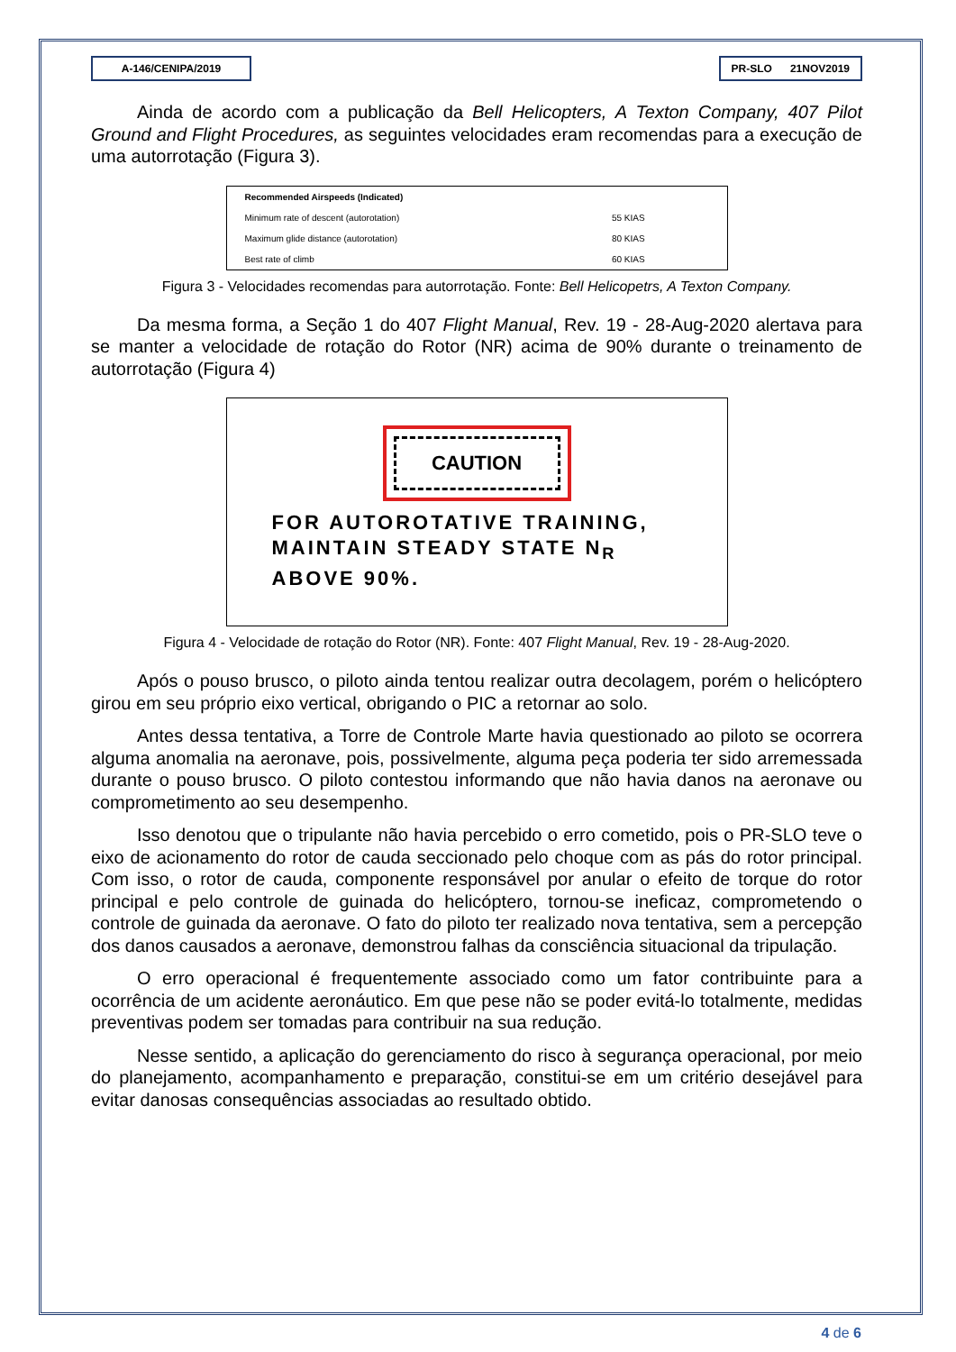A-146/CENIPA/2019 PR-SLO 21NOV2019
Ainda de acordo com a publicação da Bell Helicopters, A Texton Company, 407 Pilot Ground and Flight Procedures, as seguintes velocidades eram recomendas para a execução de uma autorrotação (Figura 3).
| Recommended Airspeeds (Indicated) | |
| --- | --- |
| Minimum rate of descent (autorotation) | 55 KIAS |
| Maximum glide distance (autorotation) | 80 KIAS |
| Best rate of climb | 60 KIAS |
Figura 3 - Velocidades recomendas para autorrotação. Fonte: Bell Helicopetrs, A Texton Company.
Da mesma forma, a Seção 1 do 407 Flight Manual, Rev. 19 - 28-Aug-2020 alertava para se manter a velocidade de rotação do Rotor (NR) acima de 90% durante o treinamento de autorrotação (Figura 4)
CAUTION
FOR AUTOROTATIVE TRAINING, MAINTAIN STEADY STATE N<sub>R</sub> ABOVE 90%.
Figura 4 - Velocidade de rotação do Rotor (NR). Fonte: 407 Flight Manual, Rev. 19 - 28-Aug-2020.
Após o pouso brusco, o piloto ainda tentou realizar outra decolagem, porém o helicóptero girou em seu próprio eixo vertical, obrigando o PIC a retornar ao solo.
Antes dessa tentativa, a Torre de Controle Marte havia questionado ao piloto se ocorrera alguma anomalia na aeronave, pois, possivelmente, alguma peça poderia ter sido arremessada durante o pouso brusco. O piloto contestou informando que não havia danos na aeronave ou comprometimento ao seu desempenho.
Isso denotou que o tripulante não havia percebido o erro cometido, pois o PR-SLO teve o eixo de acionamento do rotor de cauda seccionado pelo choque com as pás do rotor principal. Com isso, o rotor de cauda, componente responsável por anular o efeito de torque do rotor principal e pelo controle de guinada do helicóptero, tornou-se ineficaz, comprometendo o controle de guinada da aeronave. O fato do piloto ter realizado nova tentativa, sem a percepção dos danos causados a aeronave, demonstrou falhas da consciência situacional da tripulação.
O erro operacional é frequentemente associado como um fator contribuinte para a ocorrência de um acidente aeronáutico. Em que pese não se poder evitá-lo totalmente, medidas preventivas podem ser tomadas para contribuir na sua redução.
Nesse sentido, a aplicação do gerenciamento do risco à segurança operacional, por meio do planejamento, acompanhamento e preparação, constitui-se em um critério desejável para evitar danosas consequências associadas ao resultado obtido.
4 de 6